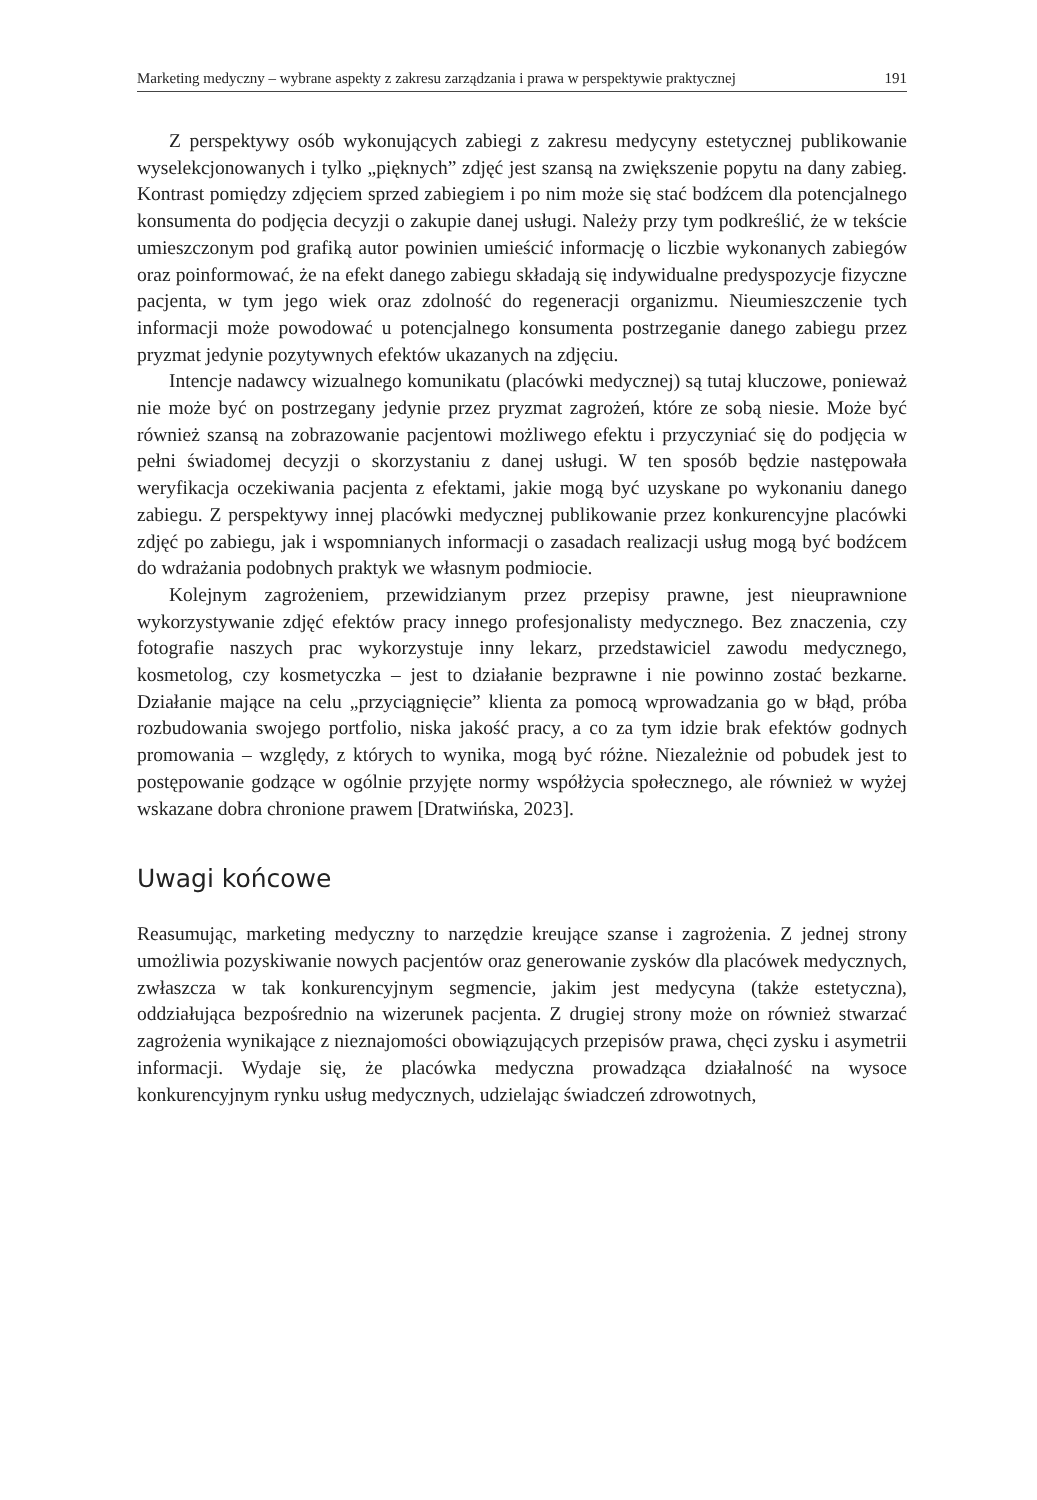Marketing medyczny – wybrane aspekty z zakresu zarządzania i prawa w perspektywie praktycznej 191
Z perspektywy osób wykonujących zabiegi z zakresu medycyny estetycznej publikowanie wyselekcjonowanych i tylko „pięknych” zdjęć jest szansą na zwiększenie popytu na dany zabieg. Kontrast pomiędzy zdjęciem sprzed zabiegiem i po nim może się stać bodźcem dla potencjalnego konsumenta do podjęcia decyzji o zakupie danej usługi. Należy przy tym podkreślić, że w tekście umieszczonym pod grafiką autor powinien umieścić informację o liczbie wykonanych zabiegów oraz poinformować, że na efekt danego zabiegu składają się indywidualne predyspozycje fizyczne pacjenta, w tym jego wiek oraz zdolność do regeneracji organizmu. Nieumieszczenie tych informacji może powodować u potencjalnego konsumenta postrzeganie danego zabiegu przez pryzmat jedynie pozytywnych efektów ukazanych na zdjęciu.
Intencje nadawcy wizualnego komunikatu (placówki medycznej) są tutaj kluczowe, ponieważ nie może być on postrzegany jedynie przez pryzmat zagrożeń, które ze sobą niesie. Może być również szansą na zobrazowanie pacjentowi możliwego efektu i przyczyniać się do podjęcia w pełni świadomej decyzji o skorzystaniu z danej usługi. W ten sposób będzie następowała weryfikacja oczekiwania pacjenta z efektami, jakie mogą być uzyskane po wykonaniu danego zabiegu. Z perspektywy innej placówki medycznej publikowanie przez konkurencyjne placówki zdjęć po zabiegu, jak i wspomnianych informacji o zasadach realizacji usług mogą być bodźcem do wdrażania podobnych praktyk we własnym podmiocie.
Kolejnym zagrożeniem, przewidzianym przez przepisy prawne, jest nieuprawnione wykorzystywanie zdjęć efektów pracy innego profesjonalisty medycznego. Bez znaczenia, czy fotografie naszych prac wykorzystuje inny lekarz, przedstawiciel zawodu medycznego, kosmetolog, czy kosmetyczka – jest to działanie bezprawne i nie powinno zostać bezkarne. Działanie mające na celu „przyciągnięcie” klienta za pomocą wprowadzania go w błąd, próba rozbudowania swojego portfolio, niska jakość pracy, a co za tym idzie brak efektów godnych promowania – względy, z których to wynika, mogą być różne. Niezależnie od pobudek jest to postępowanie godzące w ogólnie przyjęte normy współżycia społecznego, ale również w wyżej wskazane dobra chronione prawem [Dratwińska, 2023].
Uwagi końcowe
Reasumując, marketing medyczny to narzędzie kreujące szanse i zagrożenia. Z jednej strony umożliwia pozyskiwanie nowych pacjentów oraz generowanie zysków dla placówek medycznych, zwłaszcza w tak konkurencyjnym segmencie, jakim jest medycyna (także estetyczna), oddziałująca bezpośrednio na wizerunek pacjenta. Z drugiej strony może on również stwarzać zagrożenia wynikające z nieznajomości obowiązujących przepisów prawa, chęci zysku i asymetrii informacji. Wydaje się, że placówka medyczna prowadząca działalność na wysoce konkurencyjnym rynku usług medycznych, udzielając świadczeń zdrowotnych,